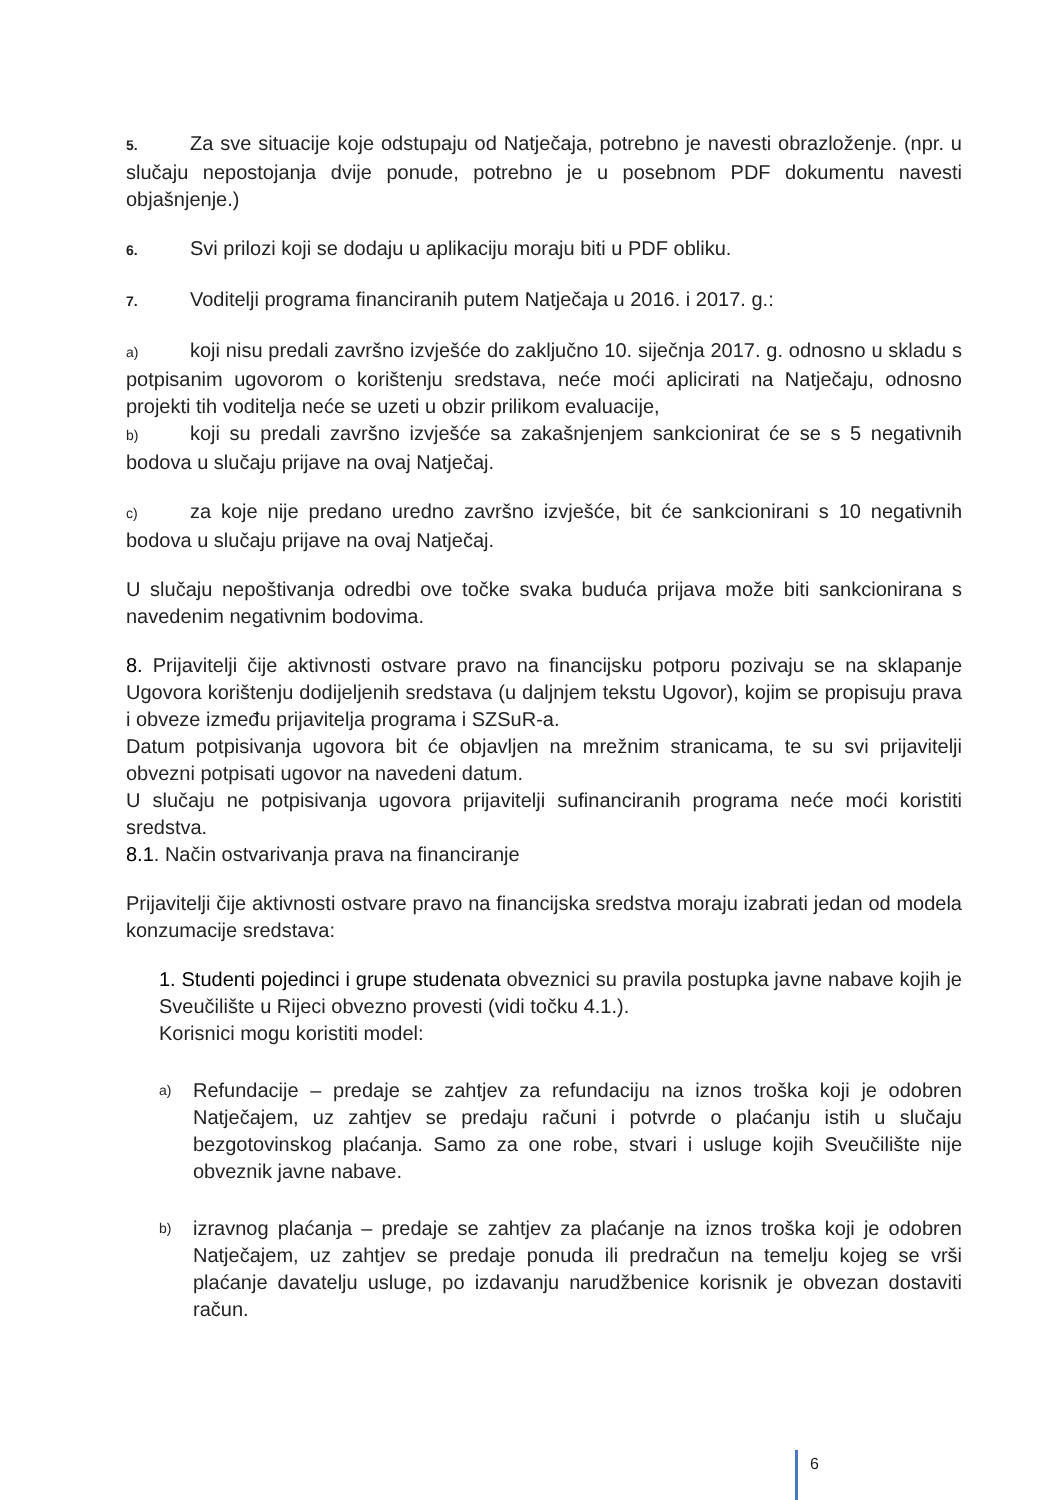5. Za sve situacije koje odstupaju od Natječaja, potrebno je navesti obrazloženje. (npr. u slučaju nepostojanja dvije ponude, potrebno je u posebnom PDF dokumentu navesti objašnjenje.)
6. Svi prilozi koji se dodaju u aplikaciju moraju biti u PDF obliku.
7. Voditelji programa financiranih putem Natječaja u 2016. i 2017. g.:
a) koji nisu predali završno izvješće do zaključno 10. siječnja 2017. g. odnosno u skladu s potpisanim ugovorom o korištenju sredstava, neće moći aplicirati na Natječaju, odnosno projekti tih voditelja neće se uzeti u obzir prilikom evaluacije,
b) koji su predali završno izvješće sa zakašnjenjem sankcionirat će se s 5 negativnih bodova u slučaju prijave na ovaj Natječaj.
c) za koje nije predano uredno završno izvješće, bit će sankcionirani s 10 negativnih bodova u slučaju prijave na ovaj Natječaj.
U slučaju nepoštivanja odredbi ove točke svaka buduća prijava može biti sankcionirana s navedenim negativnim bodovima.
8. Prijavitelji čije aktivnosti ostvare pravo na financijsku potporu pozivaju se na sklapanje Ugovora korištenju dodijeljenih sredstava (u daljnjem tekstu Ugovor), kojim se propisuju prava i obveze između prijavitelja programa i SZSuR-a.
Datum potpisivanja ugovora bit će objavljen na mrežnim stranicama, te su svi prijavitelji obvezni potpisati ugovor na navedeni datum.
U slučaju ne potpisivanja ugovora prijavitelji sufinanciranih programa neće moći koristiti sredstva.
8.1. Način ostvarivanja prava na financiranje
Prijavitelji čije aktivnosti ostvare pravo na financijska sredstva moraju izabrati jedan od modela konzumacije sredstava:
1. Studenti pojedinci i grupe studenata obveznici su pravila postupka javne nabave kojih je Sveučilište u Rijeci obvezno provesti (vidi točku 4.1.).
Korisnici mogu koristiti model:
a) Refundacije – predaje se zahtjev za refundaciju na iznos troška koji je odobren Natječajem, uz zahtjev se predaju računi i potvrde o plaćanju istih u slučaju bezgotovinskog plaćanja. Samo za one robe, stvari i usluge kojih Sveučilište nije obveznik javne nabave.
b) izravnog plaćanja – predaje se zahtjev za plaćanje na iznos troška koji je odobren Natječajem, uz zahtjev se predaje ponuda ili predračun na temelju kojeg se vrši plaćanje davatelju usluge, po izdavanju narudžbenice korisnik je obvezan dostaviti račun.
6